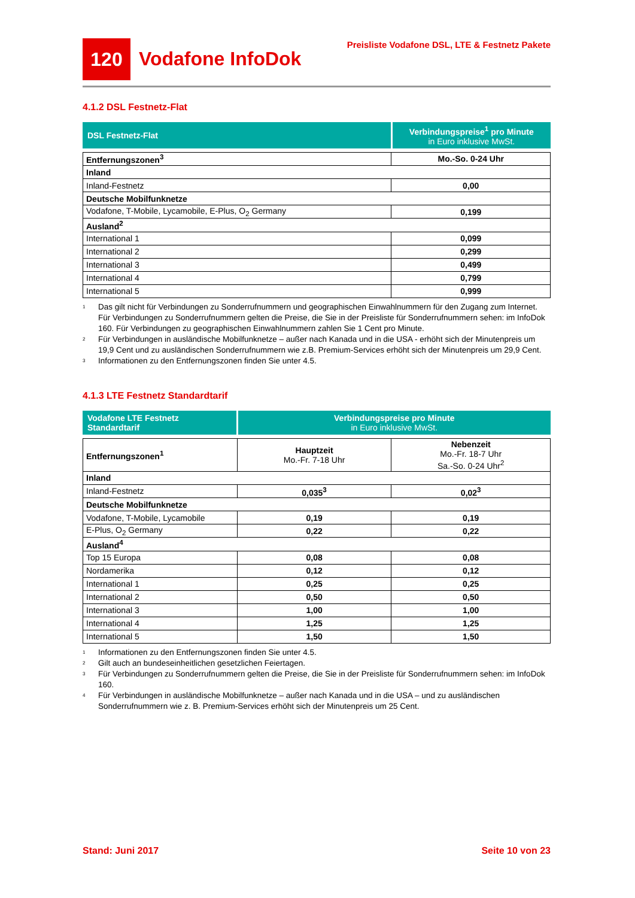120
Vodafone InfoDok
Preisliste Vodafone DSL, LTE & Festnetz Pakete
4.1.2 DSL Festnetz-Flat
| DSL Festnetz-Flat | Verbindungspreise<sup>1</sup> pro Minute in Euro inklusive MwSt. |
| Entfernungszonen<sup>3</sup> | Mo.-So. 0-24 Uhr |
| Inland | |
| Inland-Festnetz | 0,00 |
| Deutsche Mobilfunknetze | |
| Vodafone, T-Mobile, Lycamobile, E-Plus, O<sub>2</sub> Germany | 0,199 |
| Ausland<sup>2</sup> | |
| International 1 | 0,099 |
| International 2 | 0,299 |
| International 3 | 0,499 |
| International 4 | 0,799 |
| International 5 | 0,999 |
1
Das gilt nicht für Verbindungen zu Sonderrufnummern und geographischen Einwahlnummern für den Zugang zum Internet. Für Verbindungen zu Sonderrufnummern gelten die Preise, die Sie in der Preisliste für Sonderrufnummern sehen: im InfoDok 160. Für Verbindungen zu geographischen Einwahlnummern zahlen Sie 1 Cent pro Minute.
2
Für Verbindungen in ausländische Mobilfunknetze – außer nach Kanada und in die USA - erhöht sich der Minutenpreis um 19,9 Cent und zu ausländischen Sonderrufnummern wie z.B. Premium-Services erhöht sich der Minutenpreis um 29,9 Cent.
3
Informationen zu den Entfernungszonen finden Sie unter 4.5.
4.1.3 LTE Festnetz Standardtarif
| Vodafone LTE Festnetz Standardtarif | Verbindungspreise pro Minute in Euro inklusive MwSt. |
| Entfernungszonen<sup>1</sup> | Hauptzeit Mo.-Fr. 7-18 Uhr | Nebenzeit Mo.-Fr. 18-7 Uhr Sa.-So. 0-24 Uhr<sup>2</sup> |
| Inland | | |
| Inland-Festnetz | 0,035<sup>3</sup> | 0,02<sup>3</sup> |
| Deutsche Mobilfunknetze | | |
| Vodafone, T-Mobile, Lycamobile | 0,19 | 0,19 |
| E-Plus, O<sub>2</sub> Germany | 0,22 | 0,22 |
| Ausland<sup>4</sup> | | |
| Top 15 Europa | 0,08 | 0,08 |
| Nordamerika | 0,12 | 0,12 |
| International 1 | 0,25 | 0,25 |
| International 2 | 0,50 | 0,50 |
| International 3 | 1,00 | 1,00 |
| International 4 | 1,25 | 1,25 |
| International 5 | 1,50 | 1,50 |
1
Informationen zu den Entfernungszonen finden Sie unter 4.5.
2
Gilt auch an bundeseinheitlichen gesetzlichen Feiertagen.
3
Für Verbindungen zu Sonderrufnummern gelten die Preise, die Sie in der Preisliste für Sonderrufnummern sehen: im InfoDok 160.
4
Für Verbindungen in ausländische Mobilfunknetze – außer nach Kanada und in die USA – und zu ausländischen Sonderrufnummern wie z. B. Premium-Services erhöht sich der Minutenpreis um 25 Cent.
Stand: Juni 2017 Seite 10 von 23